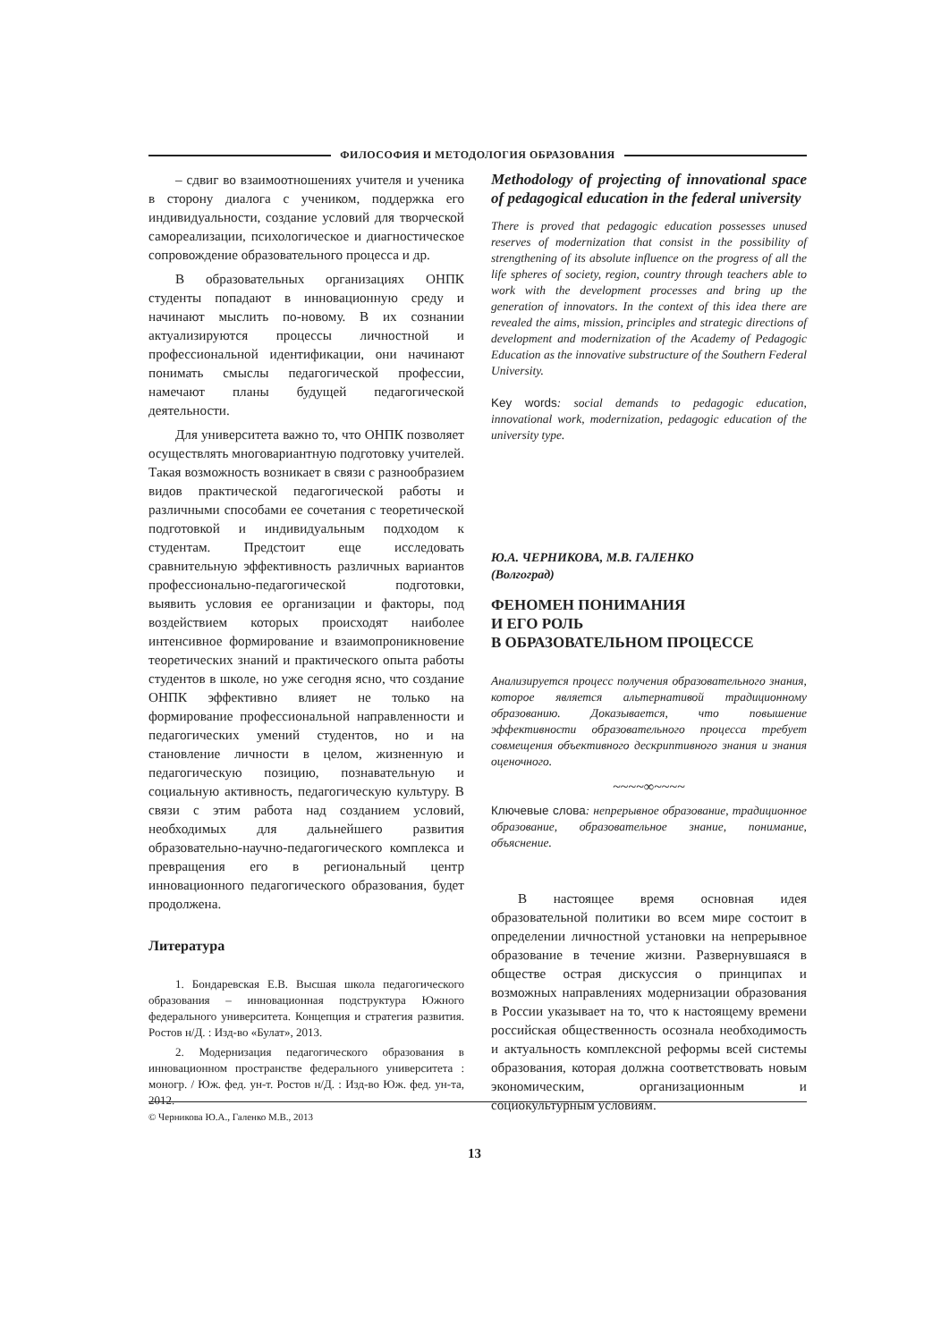ФИЛОСОФИЯ И МЕТОДОЛОГИЯ ОБРАЗОВАНИЯ
– сдвиг во взаимоотношениях учителя и ученика в сторону диалога с учеником, поддержка его индивидуальности, создание условий для творческой самореализации, психологическое и диагностическое сопровождение образовательного процесса и др.
В образовательных организациях ОНПК студенты попадают в инновационную среду и начинают мыслить по-новому. В их сознании актуализируются процессы личностной и профессиональной идентификации, они начинают понимать смыслы педагогической профессии, намечают планы будущей педагогической деятельности.
Для университета важно то, что ОНПК позволяет осуществлять многовариантную подготовку учителей. Такая возможность возникает в связи с разнообразием видов практической педагогической работы и различными способами ее сочетания с теоретической подготовкой и индивидуальным подходом к студентам. Предстоит еще исследовать сравнительную эффективность различных вариантов профессионально-педагогической подготовки, выявить условия ее организации и факторы, под воздействием которых происходят наиболее интенсивное формирование и взаимопроникновение теоретических знаний и практического опыта работы студентов в школе, но уже сегодня ясно, что создание ОНПК эффективно влияет не только на формирование профессиональной направленности и педагогических умений студентов, но и на становление личности в целом, жизненную и педагогическую позицию, познавательную и социальную активность, педагогическую культуру. В связи с этим работа над созданием условий, необходимых для дальнейшего развития образовательно-научно-педагогического комплекса и превращения его в региональный центр инновационного педагогического образования, будет продолжена.
Литература
1. Бондаревская Е.В. Высшая школа педагогического образования – инновационная подструктура Южного федерального университета. Концепция и стратегия развития. Ростов н/Д. : Изд-во «Булат», 2013.
2. Модернизация педагогического образования в инновационном пространстве федерального университета : моногр. / Юж. фед. ун-т. Ростов н/Д. : Изд-во Юж. фед. ун-та, 2012.
Methodology of projecting of innovational space of pedagogical education in the federal university
There is proved that pedagogic education possesses unused reserves of modernization that consist in the possibility of strengthening of its absolute influence on the progress of all the life spheres of society, region, country through teachers able to work with the development processes and bring up the generation of innovators. In the context of this idea there are revealed the aims, mission, principles and strategic directions of development and modernization of the Academy of Pedagogic Education as the innovative substructure of the Southern Federal University.
Key words: social demands to pedagogic education, innovational work, modernization, pedagogic education of the university type.
Ю.А. ЧЕРНИКОВА, М.В. ГАЛЕНКО
(Волгоград)
ФЕНОМЕН ПОНИМАНИЯ
И ЕГО РОЛЬ
В ОБРАЗОВАТЕЛЬНОМ ПРОЦЕССЕ
Анализируется процесс получения образовательного знания, которое является альтернативой традиционному образованию. Доказывается, что повышение эффективности образовательного процесса требует совмещения объективного дескриптивного знания и знания оценочного.
~~~~∞~~~~
Ключевые слова: непрерывное образование, традиционное образование, образовательное знание, понимание, объяснение.
В настоящее время основная идея образовательной политики во всем мире состоит в определении личностной установки на непрерывное образование в течение жизни. Развернувшаяся в обществе острая дискуссия о принципах и возможных направлениях модернизации образования в России указывает на то, что к настоящему времени российская общественность осознала необходимость и актуальность комплексной реформы всей системы образования, которая должна соответствовать новым экономическим, организационным и социокультурным условиям.
© Черникова Ю.А., Галенко М.В., 2013
13